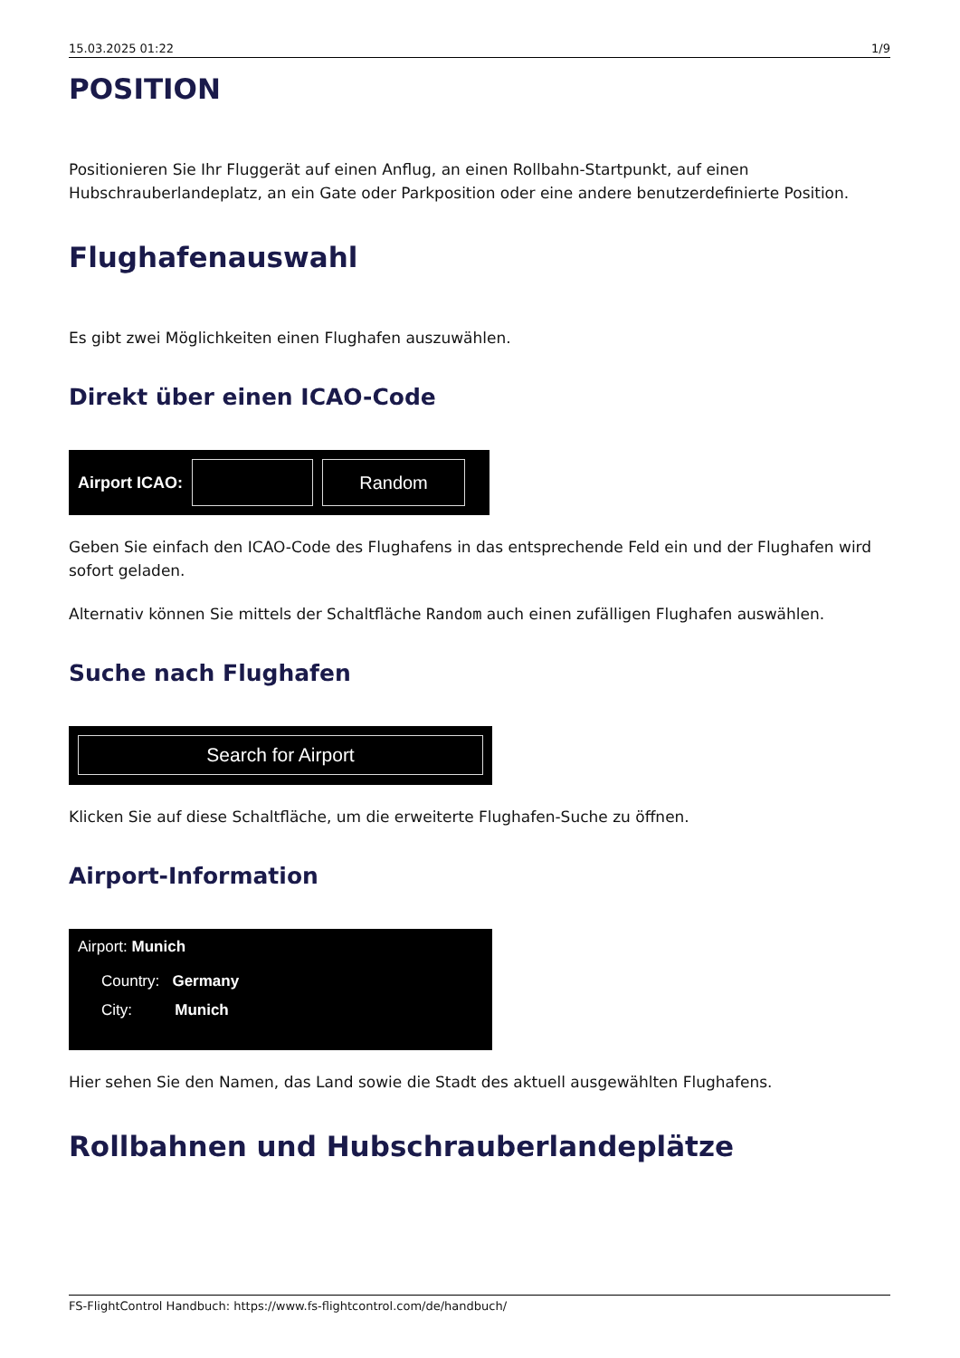15.03.2025 01:22 1/9
POSITION
Positionieren Sie Ihr Fluggerät auf einen Anflug, an einen Rollbahn-Startpunkt, auf einen Hubschrauberlandeplatz, an ein Gate oder Parkposition oder eine andere benutzerdefinierte Position.
Flughafenauswahl
Es gibt zwei Möglichkeiten einen Flughafen auszuwählen.
Direkt über einen ICAO-Code
Airport ICAO:
Random
Geben Sie einfach den ICAO-Code des Flughafens in das entsprechende Feld ein und der Flughafen wird sofort geladen.
Alternativ können Sie mittels der Schaltfläche Random auch einen zufälligen Flughafen auswählen.
Suche nach Flughafen
Search for Airport
Klicken Sie auf diese Schaltfläche, um die erweiterte Flughafen-Suche zu öffnen.
Airport-Information
Airport: Munich
Country: Germany
City: Munich
Hier sehen Sie den Namen, das Land sowie die Stadt des aktuell ausgewählten Flughafens.
Rollbahnen und Hubschrauberlandeplätze
FS-FlightControl Handbuch: https://www.fs-flightcontrol.com/de/handbuch/